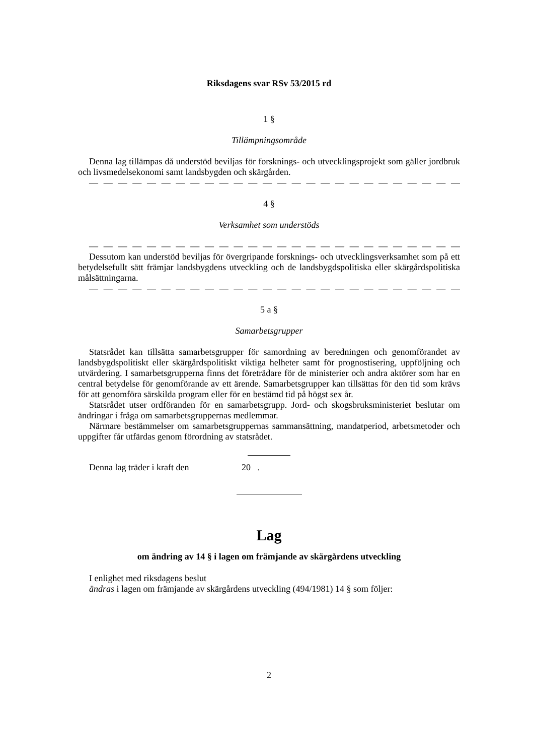Riksdagens svar RSv 53/2015 rd
1 §
Tillämpningsområde
Denna lag tillämpas då understöd beviljas för forsknings- och utvecklingsprojekt som gäller jordbruk och livsmedelsekonomi samt landsbygden och skärgården.
— — — — — — — — — — — — — — — — — — — — — — — — — —
4 §
Verksamhet som understöds
— — — — — — — — — — — — — — — — — — — — — — — — — —
Dessutom kan understöd beviljas för övergripande forsknings- och utvecklingsverksamhet som på ett betydelsefullt sätt främjar landsbygdens utveckling och de landsbygdspolitiska eller skärgårdspolitiska målsättningarna.
— — — — — — — — — — — — — — — — — — — — — — — — — —
5 a §
Samarbetsgrupper
Statsrådet kan tillsätta samarbetsgrupper för samordning av beredningen och genomförandet av landsbygdspolitiskt eller skärgårdspolitiskt viktiga helheter samt för prognostisering, uppföljning och utvärdering. I samarbetsgrupperna finns det företrädare för de ministerier och andra aktörer som har en central betydelse för genomförande av ett ärende. Samarbetsgrupper kan tillsättas för den tid som krävs för att genomföra särskilda program eller för en bestämd tid på högst sex år.
Statsrådet utser ordföranden för en samarbetsgrupp. Jord- och skogsbruksministeriet beslutar om ändringar i fråga om samarbetsgruppernas medlemmar.
Närmare bestämmelser om samarbetsgruppernas sammansättning, mandatperiod, arbetsmetoder och uppgifter får utfärdas genom förordning av statsrådet.
Denna lag träder i kraft den 20 .
Lag
om ändring av 14 § i lagen om främjande av skärgårdens utveckling
I enlighet med riksdagens beslut
ändras i lagen om främjande av skärgårdens utveckling (494/1981) 14 § som följer:
2